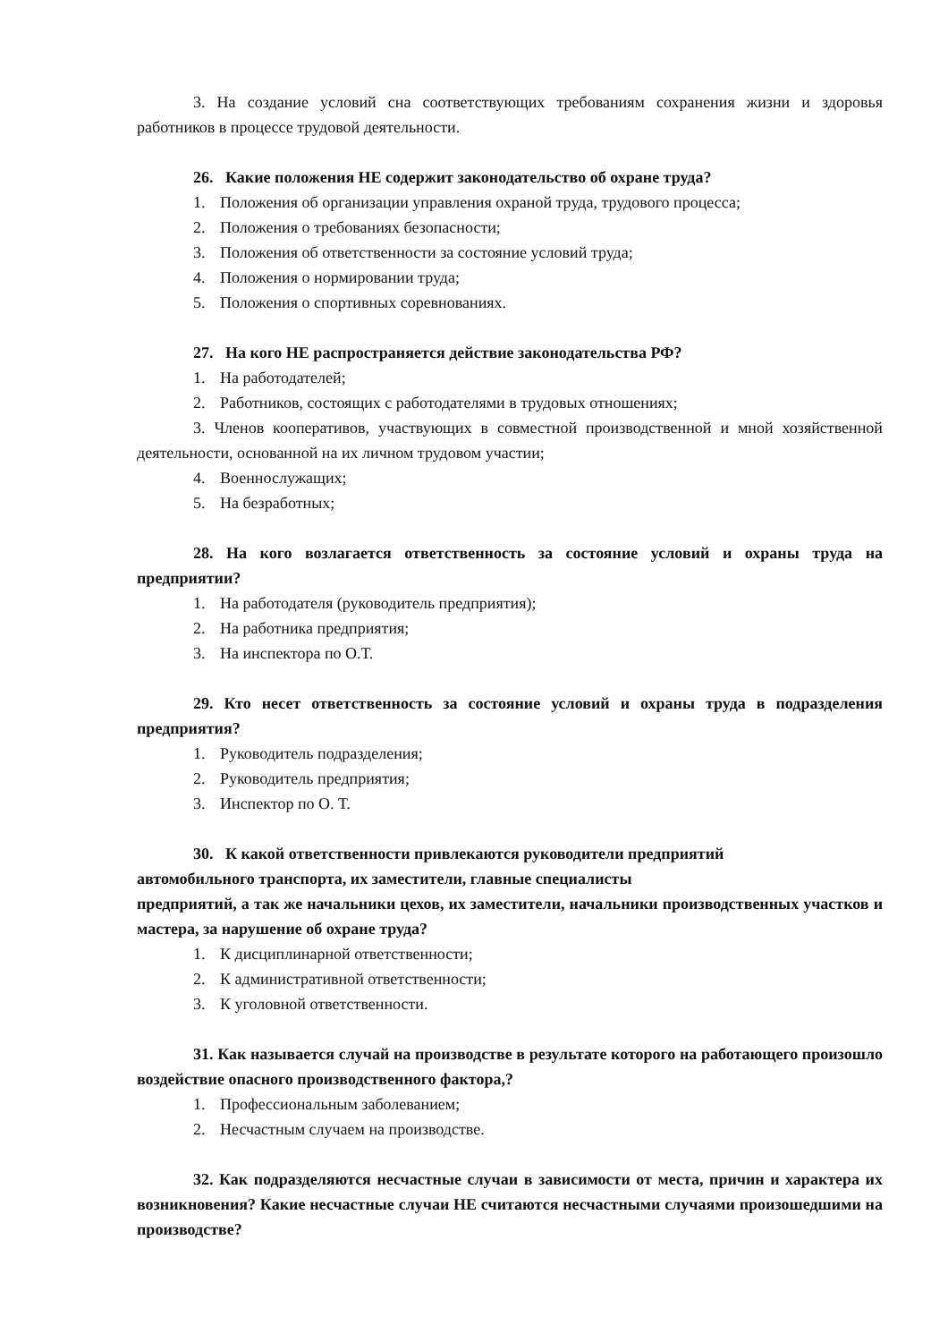3. На создание условий сна соответствующих требованиям сохранения жизни и здоровья работников в процессе трудовой деятельности.
26. Какие положения НЕ содержит законодательство об охране труда?
1. Положения об организации управления охраной труда, трудового процесса;
2. Положения о требованиях безопасности;
3. Положения об ответственности за состояние условий труда;
4. Положения о нормировании труда;
5. Положения о спортивных соревнованиях.
27. На кого НЕ распространяется действие законодательства РФ?
1. На работодателей;
2. Работников, состоящих с работодателями в трудовых отношениях;
3. Членов кооперативов, участвующих в совместной производственной и мной хозяйственной деятельности, основанной на их личном трудовом участии;
4. Военнослужащих;
5. На безработных;
28. На кого возлагается ответственность за состояние условий и охраны труда на предприятии?
1. На работодателя (руководитель предприятия);
2. На работника предприятия;
3. На инспектора по О.Т.
29. Кто несет ответственность за состояние условий и охраны труда в подразделения предприятия?
1. Руководитель подразделения;
2. Руководитель предприятия;
3. Инспектор по О. Т.
30. К какой ответственности привлекаются руководители предприятий
автомобильного транспорта, их заместители, главные специалисты
предприятий, а так же начальники цехов, их заместители, начальники производственных участков и мастера, за нарушение об охране труда?
1. К дисциплинарной ответственности;
2. К административной ответственности;
3. К уголовной ответственности.
31. Как называется случай на производстве в результате которого на работающего произошло воздействие опасного производственного фактора,?
1. Профессиональным заболеванием;
2. Несчастным случаем на производстве.
32. Как подразделяются несчастные случаи в зависимости от места, причин и характера их возникновения? Какие несчастные случаи НЕ считаются несчастными случаями произошедшими на производстве?